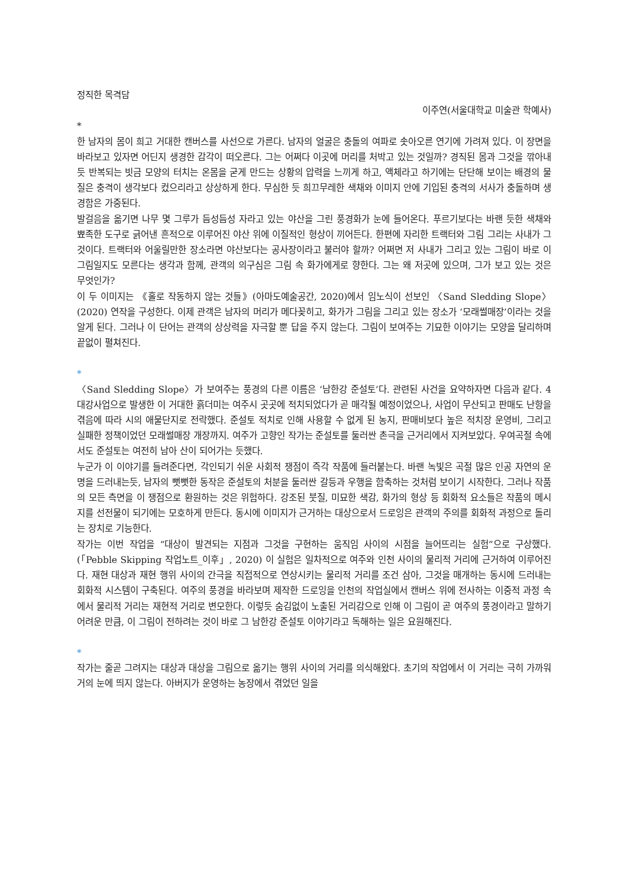정직한 목격담
이주연(서울대학교 미술관 학예사)
*
한 남자의 몸이 희고 거대한 캔버스를 사선으로 가른다. 남자의 얼굴은 충돌의 여파로 솟아오른 연기에 가려져 있다. 이 장면을 바라보고 있자면 어딘지 생경한 감각이 떠오른다. 그는 어쩌다 이곳에 머리를 처박고 있는 것일까? 경직된 몸과 그것을 깎아내듯 반복되는 빗금 모양의 터치는 온몸을 굳게 만드는 상황의 압력을 느끼게 하고, 액체라고 하기에는 단단해 보이는 배경의 물질은 충격이 생각보다 컸으리라고 상상하게 한다. 무심한 듯 희끄무레한 색채와 이미지 안에 기입된 충격의 서사가 충돌하며 생경함은 가중된다.
발걸음을 옮기면 나무 몇 그루가 듬성듬성 자라고 있는 야산을 그린 풍경화가 눈에 들어온다. 푸르기보다는 바랜 듯한 색채와 뾰족한 도구로 긁어낸 흔적으로 이루어진 야산 위에 이질적인 형상이 끼어든다. 한편에 자리한 트랙터와 그림 그리는 사내가 그것이다. 트랙터와 어울릴만한 장소라면 야산보다는 공사장이라고 불러야 할까? 어쩌면 저 사내가 그리고 있는 그림이 바로 이 그림일지도 모른다는 생각과 함께, 관객의 의구심은 그림 속 화가에게로 향한다. 그는 왜 저곳에 있으며, 그가 보고 있는 것은 무엇인가?
이 두 이미지는 《홀로 작동하지 않는 것들》(아마도예술공간, 2020)에서 임노식이 선보인 〈Sand Sledding Slope〉(2020) 연작을 구성한다. 이제 관객은 남자의 머리가 메다꽂히고, 화가가 그림을 그리고 있는 장소가 ‘모래썰매장’이라는 것을 알게 된다. 그러나 이 단어는 관객의 상상력을 자극할 뿐 답을 주지 않는다. 그림이 보여주는 기묘한 이야기는 모양을 달리하며 끝없이 펼쳐진다.
*
〈Sand Sledding Slope〉가 보여주는 풍경의 다른 이름은 ‘남한강 준설토’다. 관련된 사건을 요약하자면 다음과 같다. 4 대강사업으로 발생한 이 거대한 흙더미는 여주시 곳곳에 적치되었다가 곧 매각될 예정이었으나, 사업이 무산되고 판매도 난항을 겪음에 따라 시의 애물단지로 전락했다. 준설토 적치로 인해 사용할 수 없게 된 농지, 판매비보다 높은 적치장 운영비, 그리고 실패한 정책이었던 모래썰매장 개장까지. 여주가 고향인 작가는 준설토를 둘러싼 촌극을 근거리에서 지켜보았다. 우여곡절 속에서도 준설토는 여전히 남아 산이 되어가는 듯했다.
누군가 이 이야기를 들려준다면, 각인되기 쉬운 사회적 쟁점이 즉각 작품에 들러붙는다. 바랜 녹빛은 곡절 많은 인공 자연의 운명을 드러내는듯, 남자의 뻣뻣한 동작은 준설토의 처분을 둘러싼 갈등과 우행을 함축하는 것처럼 보이기 시작한다. 그러나 작품의 모든 측면을 이 쟁점으로 환원하는 것은 위험하다. 강조된 붓질, 미묘한 색감, 화가의 형상 등 회화적 요소들은 작품의 메시지를 선전물이 되기에는 모호하게 만든다. 동시에 이미지가 근거하는 대상으로서 드로잉은 관객의 주의를 회화적 과정으로 돌리는 장치로 기능한다.
작가는 이번 작업을 “대상이 발견되는 지점과 그것을 구현하는 움직임 사이의 시점을 늘어뜨리는 실험”으로 구상했다. (「Pebble Skipping 작업노트_이후」, 2020) 이 실험은 일차적으로 여주와 인천 사이의 물리적 거리에 근거하여 이루어진다. 재현 대상과 재현 행위 사이의 간극을 직접적으로 연상시키는 물리적 거리를 조건 삼아, 그것을 매개하는 동시에 드러내는 회화적 시스템이 구축된다. 여주의 풍경을 바라보며 제작한 드로잉을 인천의 작업실에서 캔버스 위에 전사하는 이중적 과정 속에서 물리적 거리는 재현적 거리로 변모한다. 이렇듯 숨김없이 노출된 거리감으로 인해 이 그림이 곧 여주의 풍경이라고 말하기 어려운 만큼, 이 그림이 전하려는 것이 바로 그 남한강 준설토 이야기라고 독해하는 일은 요원해진다.
*
작가는 줄곧 그려지는 대상과 대상을 그림으로 옮기는 행위 사이의 거리를 의식해왔다. 초기의 작업에서 이 거리는 극히 가까워 거의 눈에 띄지 않는다. 아버지가 운영하는 농장에서 겪었던 일을